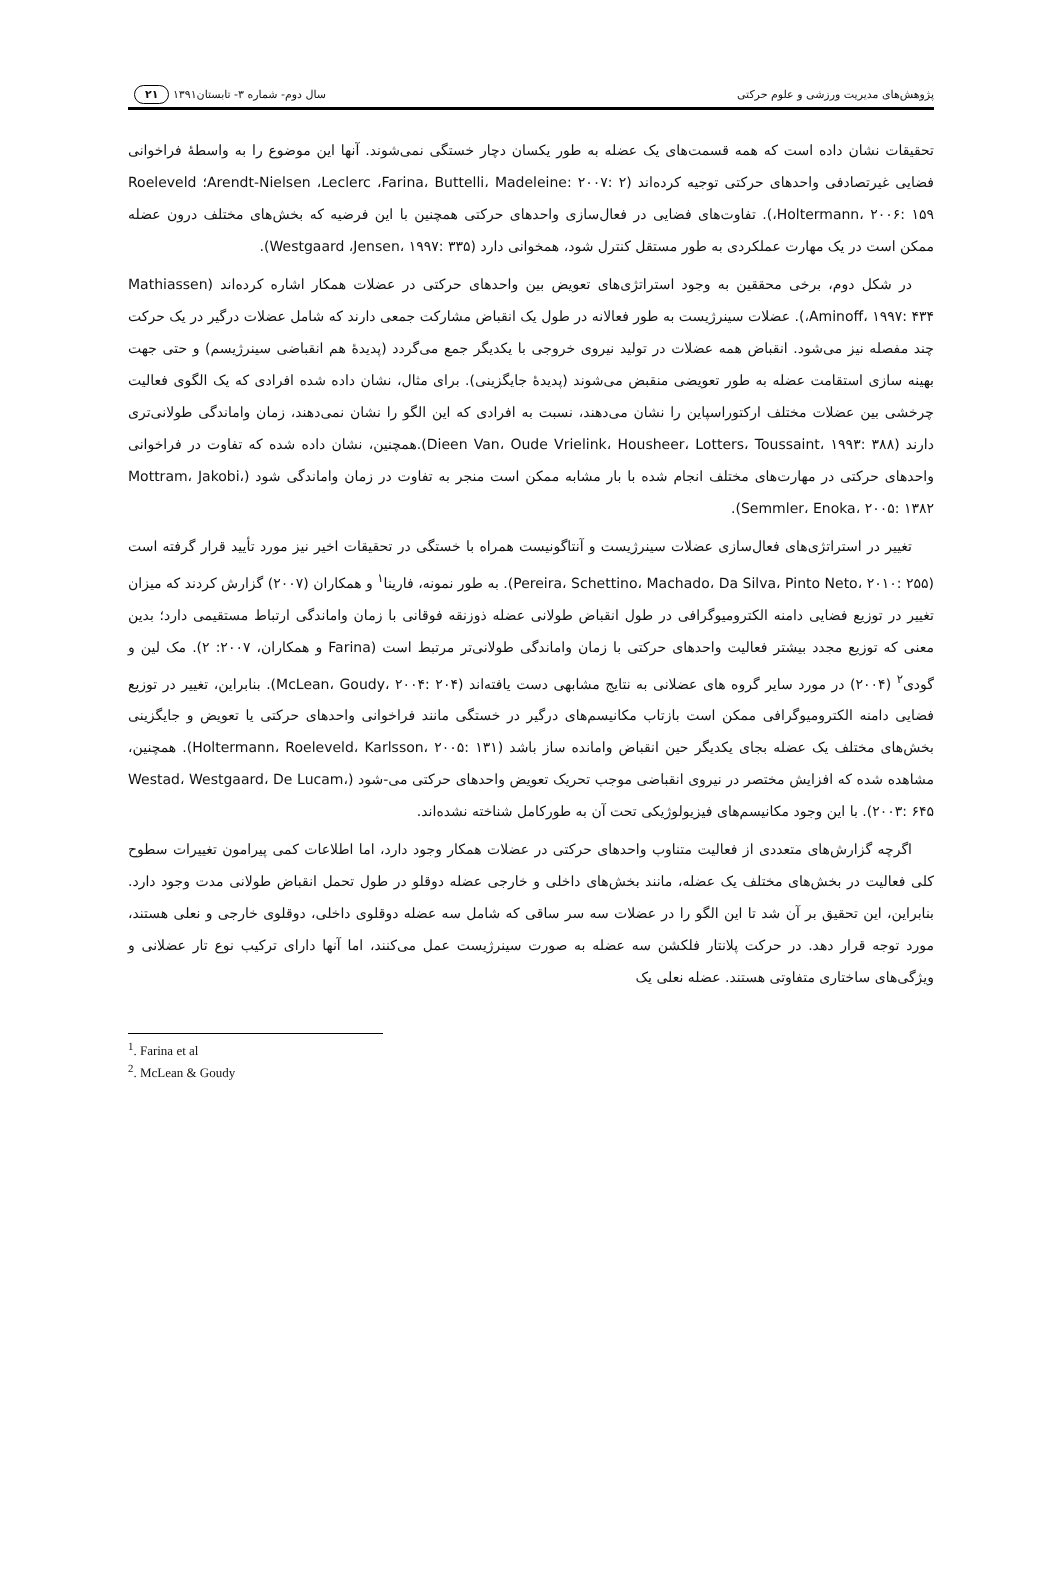پژوهش‌های مدیریت ورزشی و علوم حرکتی سال دوم- شماره ۳- تابستان۱۳۹۱ ۲۱
تحقیقات نشان داده است که همه قسمت‌های یک عضله به طور یکسان دچار خستگی نمی‌شوند. آنها این موضوع را به واسطهٔ فراخوانی فضایی غیرتصادفی واحدهای حرکتی توجیه کرده‌اند (Arendt-Nielsen ،Leclerc ،Farina، Buttelli، Madeleine: ۲۰۰۷: ۲؛ Roeleveld ،Holtermann، ۲۰۰۶: ۱۵۹). تفاوت‌های فضایی در فعال‌سازی واحدهای حرکتی همچنین با این فرضیه که بخش‌های مختلف درون عضله ممکن است در یک مهارت عملکردی به طور مستقل کنترل شود، همخوانی دارد (Westgaard ،Jensen، ۱۹۹۷: ۳۳۵).
در شکل دوم، برخی محققین به وجود استراتژی‌های تعویض بین واحدهای حرکتی در عضلات همکار اشاره کرده‌اند (Mathiassen ،Aminoff، ۱۹۹۷: ۴۳۴). عضلات سینرژیست به طور فعالانه در طول یک انقباض مشارکت جمعی دارند که شامل عضلات درگیر در یک حرکت چند مفصله نیز می‌شود. انقباض همه عضلات در تولید نیروی خروجی با یکدیگر جمع می‌گردد (پدیدهٔ هم انقباضی سینرژیسم) و حتی جهت بهینه سازی استقامت عضله به طور تعویضی منقبض می‌شوند (پدیدهٔ جایگزینی). برای مثال، نشان داده شده افرادی که یک الگوی فعالیت چرخشی بین عضلات مختلف ارکتوراسپاین را نشان می‌دهند، نسبت به افرادی که این الگو را نشان نمی‌دهند، زمان واماندگی طولانی‌تری دارند (Dieen Van، Oude Vrielink، Housheer، Lotters، Toussaint، ۱۹۹۳: ۳۸۸).همچنین، نشان داده شده که تفاوت در فراخوانی واحدهای حرکتی در مهارت‌های مختلف انجام شده با بار مشابه ممکن است منجر به تفاوت در زمان واماندگی شود (Mottram، Jakobi، Semmler، Enoka، ۲۰۰۵: ۱۳۸۲).
تغییر در استراتژی‌های فعال‌سازی عضلات سینرژیست و آنتاگونیست همراه با خستگی در تحقیقات اخیر نیز مورد تأیید قرار گرفته است (Pereira، Schettino، Machado، Da Silva، Pinto Neto، ۲۰۱۰: ۲۵۵). به طور نمونه، فارینا<sup>۱</sup> و همکاران (۲۰۰۷) گزارش کردند که میزان تغییر در توزیع فضایی دامنه الکترومیوگرافی در طول انقباض طولانی عضله ذوزنقه فوقانی با زمان واماندگی ارتباط مستقیمی دارد؛ بدین معنی که توزیع مجدد بیشتر فعالیت واحدهای حرکتی با زمان واماندگی طولانی‌تر مرتبط است (Farina و همکاران، ۲۰۰۷: ۲). مک لین و گودی<sup>۲</sup> (۲۰۰۴) در مورد سایر گروه های عضلانی به نتایج مشابهی دست یافته‌اند (McLean، Goudy، ۲۰۰۴: ۲۰۴). بنابراین، تغییر در توزیع فضایی دامنه الکترومیوگرافی ممکن است بازتاب مکانیسم‌های درگیر در خستگی مانند فراخوانی واحدهای حرکتی یا تعویض و جایگزینی بخش‌های مختلف یک عضله بجای یکدیگر حین انقباض وامانده ساز باشد (Holtermann، Roeleveld، Karlsson، ۲۰۰۵: ۱۳۱). همچنین، مشاهده شده که افزایش مختصر در نیروی انقباضی موجب تحریک تعویض واحدهای حرکتی می-شود (Westad، Westgaard، De Lucam، ۲۰۰۳: ۶۴۵). با این وجود مکانیسم‌های فیزیولوژیکی تحت آن به طورکامل شناخته نشده‌اند.
اگرچه گزارش‌های متعددی از فعالیت متناوب واحدهای حرکتی در عضلات همکار وجود دارد، اما اطلاعات کمی پیرامون تغییرات سطوح کلی فعالیت در بخش‌های مختلف یک عضله، مانند بخش‌های داخلی و خارجی عضله دوقلو در طول تحمل انقباض طولانی مدت وجود دارد. بنابراین، این تحقیق بر آن شد تا این الگو را در عضلات سه سر ساقی که شامل سه عضله دوقلوی داخلی، دوقلوی خارجی و نعلی هستند، مورد توجه قرار دهد. در حرکت پلانتار فلکشن سه عضله به صورت سینرژیست عمل می‌کنند، اما آنها دارای ترکیب نوع تار عضلانی و ویژگی‌های ساختاری متفاوتی هستند. عضله نعلی یک
<sup>1</sup>. Farina et al
<sup>2</sup>. McLean & Goudy